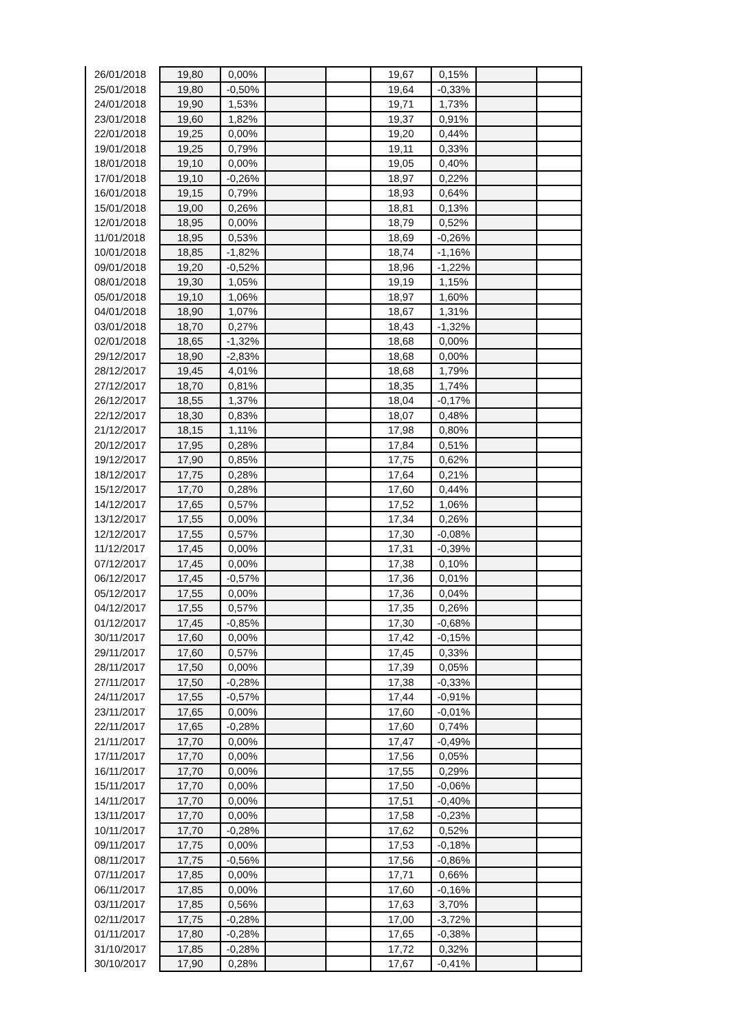| 26/01/2018 | 19,80 | 0,00% | | | 19,67 | 0,15% | | |
| 25/01/2018 | 19,80 | -0,50% | | | 19,64 | -0,33% | | |
| 24/01/2018 | 19,90 | 1,53% | | | 19,71 | 1,73% | | |
| 23/01/2018 | 19,60 | 1,82% | | | 19,37 | 0,91% | | |
| 22/01/2018 | 19,25 | 0,00% | | | 19,20 | 0,44% | | |
| 19/01/2018 | 19,25 | 0,79% | | | 19,11 | 0,33% | | |
| 18/01/2018 | 19,10 | 0,00% | | | 19,05 | 0,40% | | |
| 17/01/2018 | 19,10 | -0,26% | | | 18,97 | 0,22% | | |
| 16/01/2018 | 19,15 | 0,79% | | | 18,93 | 0,64% | | |
| 15/01/2018 | 19,00 | 0,26% | | | 18,81 | 0,13% | | |
| 12/01/2018 | 18,95 | 0,00% | | | 18,79 | 0,52% | | |
| 11/01/2018 | 18,95 | 0,53% | | | 18,69 | -0,26% | | |
| 10/01/2018 | 18,85 | -1,82% | | | 18,74 | -1,16% | | |
| 09/01/2018 | 19,20 | -0,52% | | | 18,96 | -1,22% | | |
| 08/01/2018 | 19,30 | 1,05% | | | 19,19 | 1,15% | | |
| 05/01/2018 | 19,10 | 1,06% | | | 18,97 | 1,60% | | |
| 04/01/2018 | 18,90 | 1,07% | | | 18,67 | 1,31% | | |
| 03/01/2018 | 18,70 | 0,27% | | | 18,43 | -1,32% | | |
| 02/01/2018 | 18,65 | -1,32% | | | 18,68 | 0,00% | | |
| 29/12/2017 | 18,90 | -2,83% | | | 18,68 | 0,00% | | |
| 28/12/2017 | 19,45 | 4,01% | | | 18,68 | 1,79% | | |
| 27/12/2017 | 18,70 | 0,81% | | | 18,35 | 1,74% | | |
| 26/12/2017 | 18,55 | 1,37% | | | 18,04 | -0,17% | | |
| 22/12/2017 | 18,30 | 0,83% | | | 18,07 | 0,48% | | |
| 21/12/2017 | 18,15 | 1,11% | | | 17,98 | 0,80% | | |
| 20/12/2017 | 17,95 | 0,28% | | | 17,84 | 0,51% | | |
| 19/12/2017 | 17,90 | 0,85% | | | 17,75 | 0,62% | | |
| 18/12/2017 | 17,75 | 0,28% | | | 17,64 | 0,21% | | |
| 15/12/2017 | 17,70 | 0,28% | | | 17,60 | 0,44% | | |
| 14/12/2017 | 17,65 | 0,57% | | | 17,52 | 1,06% | | |
| 13/12/2017 | 17,55 | 0,00% | | | 17,34 | 0,26% | | |
| 12/12/2017 | 17,55 | 0,57% | | | 17,30 | -0,08% | | |
| 11/12/2017 | 17,45 | 0,00% | | | 17,31 | -0,39% | | |
| 07/12/2017 | 17,45 | 0,00% | | | 17,38 | 0,10% | | |
| 06/12/2017 | 17,45 | -0,57% | | | 17,36 | 0,01% | | |
| 05/12/2017 | 17,55 | 0,00% | | | 17,36 | 0,04% | | |
| 04/12/2017 | 17,55 | 0,57% | | | 17,35 | 0,26% | | |
| 01/12/2017 | 17,45 | -0,85% | | | 17,30 | -0,68% | | |
| 30/11/2017 | 17,60 | 0,00% | | | 17,42 | -0,15% | | |
| 29/11/2017 | 17,60 | 0,57% | | | 17,45 | 0,33% | | |
| 28/11/2017 | 17,50 | 0,00% | | | 17,39 | 0,05% | | |
| 27/11/2017 | 17,50 | -0,28% | | | 17,38 | -0,33% | | |
| 24/11/2017 | 17,55 | -0,57% | | | 17,44 | -0,91% | | |
| 23/11/2017 | 17,65 | 0,00% | | | 17,60 | -0,01% | | |
| 22/11/2017 | 17,65 | -0,28% | | | 17,60 | 0,74% | | |
| 21/11/2017 | 17,70 | 0,00% | | | 17,47 | -0,49% | | |
| 17/11/2017 | 17,70 | 0,00% | | | 17,56 | 0,05% | | |
| 16/11/2017 | 17,70 | 0,00% | | | 17,55 | 0,29% | | |
| 15/11/2017 | 17,70 | 0,00% | | | 17,50 | -0,06% | | |
| 14/11/2017 | 17,70 | 0,00% | | | 17,51 | -0,40% | | |
| 13/11/2017 | 17,70 | 0,00% | | | 17,58 | -0,23% | | |
| 10/11/2017 | 17,70 | -0,28% | | | 17,62 | 0,52% | | |
| 09/11/2017 | 17,75 | 0,00% | | | 17,53 | -0,18% | | |
| 08/11/2017 | 17,75 | -0,56% | | | 17,56 | -0,86% | | |
| 07/11/2017 | 17,85 | 0,00% | | | 17,71 | 0,66% | | |
| 06/11/2017 | 17,85 | 0,00% | | | 17,60 | -0,16% | | |
| 03/11/2017 | 17,85 | 0,56% | | | 17,63 | 3,70% | | |
| 02/11/2017 | 17,75 | -0,28% | | | 17,00 | -3,72% | | |
| 01/11/2017 | 17,80 | -0,28% | | | 17,65 | -0,38% | | |
| 31/10/2017 | 17,85 | -0,28% | | | 17,72 | 0,32% | | |
| 30/10/2017 | 17,90 | 0,28% | | | 17,67 | -0,41% | | |